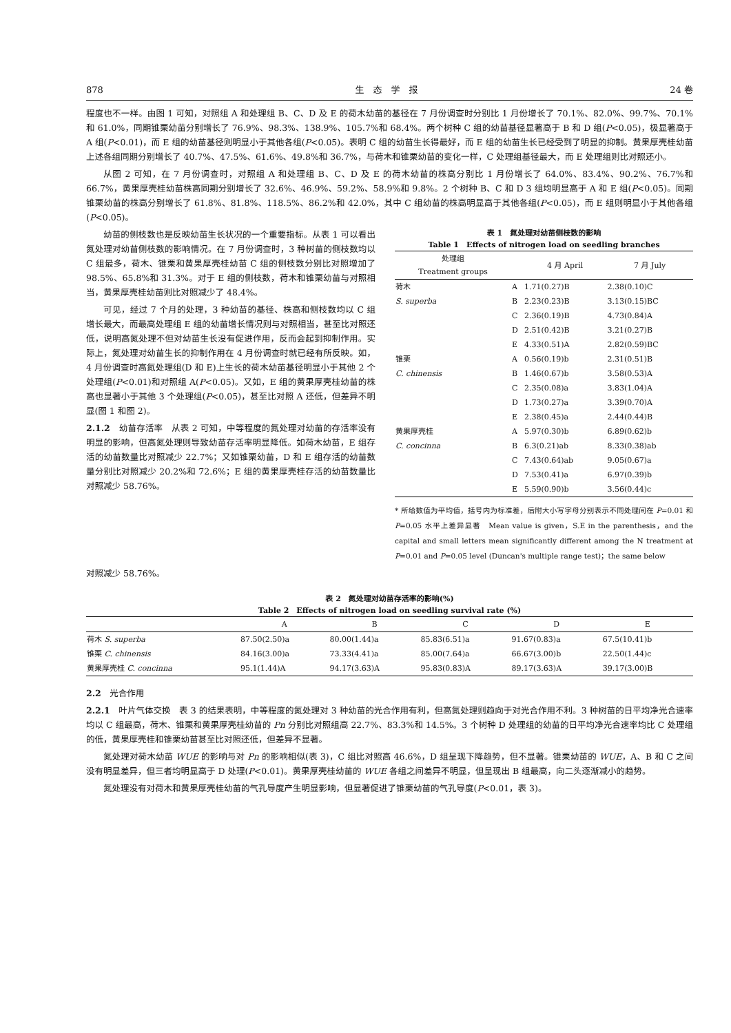878 生　态　学　报 24 卷
程度也不一样。由图 1 可知，对照组 A 和处理组 B、C、D 及 E 的荷木幼苗的基径在 7 月份调查时分别比 1 月份增长了 70.1%、82.0%、99.7%、70.1%和 61.0%，同期锥栗幼苗分别增长了 76.9%、98.3%、138.9%、105.7%和 68.4%。两个树种 C 组的幼苗基径显著高于 B 和 D 组(P<0.05)，极显著高于 A 组(P<0.01)，而 E 组的幼苗基径则明显小于其他各组(P<0.05)。表明 C 组的幼苗生长得最好，而 E 组的幼苗生长已经受到了明显的抑制。黄果厚壳桂幼苗上述各组同期分别增长了 40.7%、47.5%、61.6%、49.8%和 36.7%，与荷木和锥栗幼苗的变化一样，C 处理组基径最大，而 E 处理组则比对照还小。
从图 2 可知，在 7 月份调查时，对照组 A 和处理组 B、C、D 及 E 的荷木幼苗的株高分别比 1 月份增长了 64.0%、83.4%、90.2%、76.7%和 66.7%，黄果厚壳桂幼苗株高同期分别增长了 32.6%、46.9%、59.2%、58.9%和 9.8%。2 个树种 B、C 和 D 3 组均明显高于 A 和 E 组(P<0.05)。同期锥栗幼苗的株高分别增长了 61.8%、81.8%、118.5%、86.2%和 42.0%，其中 C 组幼苗的株高明显高于其他各组(P<0.05)，而 E 组则明显小于其他各组(P<0.05)。
幼苗的侧枝数也是反映幼苗生长状况的一个重要指标。从表 1 可以看出氮处理对幼苗侧枝数的影响情况。在 7 月份调查时，3 种树苗的侧枝数均以 C 组最多，荷木、锥栗和黄果厚壳桂幼苗 C 组的侧枝数分别比对照增加了 98.5%、65.8%和 31.3%。对于 E 组的侧枝数，荷木和锥栗幼苗与对照相当，黄果厚壳桂幼苗则比对照减少了 48.4%。
可见，经过 7 个月的处理，3 种幼苗的基径、株高和侧枝数均以 C 组增长最大，而最高处理组 E 组的幼苗增长情况则与对照相当，甚至比对照还低，说明高氮处理不但对幼苗生长没有促进作用，反而会起到抑制作用。实际上，氮处理对幼苗生长的抑制作用在 4 月份调查时就已经有所反映。如，4 月份调查时高氮处理组(D 和 E)上生长的荷木幼苗基径明显小于其他 2 个处理组(P<0.01)和对照组 A(P<0.05)。又如，E 组的黄果厚壳桂幼苗的株高也显著小于其他 3 个处理组(P<0.05)，甚至比对照 A 还低，但差异不明显(图 1 和图 2)。
2.1.2　幼苗存活率　从表 2 可知，中等程度的氮处理对幼苗的存活率没有明显的影响，但高氮处理则导致幼苗存活率明显降低。如荷木幼苗，E 组存活的幼苗数量比对照减少 22.7%；又如锥栗幼苗，D 和 E 组存活的幼苗数量分别比对照减少 20.2%和 72.6%；E 组的黄果厚壳桂存活的幼苗数量比对照减少 58.76%。
表 1　氮处理对幼苗侧枝数的影响
Table 1　Effects of nitrogen load on seedling branches
| 处理组 Treatment groups | | 4 月 April | 7 月 July |
| --- | --- | --- | --- |
| 荷木 | A | 1.71(0.27)B | 2.38(0.10)C |
| S. superba | B | 2.23(0.23)B | 3.13(0.15)BC |
| | C | 2.36(0.19)B | 4.73(0.84)A |
| | D | 2.51(0.42)B | 3.21(0.27)B |
| | E | 4.33(0.51)A | 2.82(0.59)BC |
| 锥栗 | A | 0.56(0.19)b | 2.31(0.51)B |
| C. chinensis | B | 1.46(0.67)b | 3.58(0.53)A |
| | C | 2.35(0.08)a | 3.83(1.04)A |
| | D | 1.73(0.27)a | 3.39(0.70)A |
| | E | 2.38(0.45)a | 2.44(0.44)B |
| 黄果厚壳桂 | A | 5.97(0.30)b | 6.89(0.62)b |
| C. concinna | B | 6.3(0.21)ab | 8.33(0.38)ab |
| | C | 7.43(0.64)ab | 9.05(0.67)a |
| | D | 7.53(0.41)a | 6.97(0.39)b |
| | E | 5.59(0.90)b | 3.56(0.44)c |
* 所给数值为平均值，括号内为标准差，后附大小写字母分别表示不同处理间在 P=0.01 和 P=0.05 水平上差异显著　Mean value is given，S.E in the parenthesis，and the capital and small letters mean significantly different among the N treatment at P=0.01 and P=0.05 level (Duncan's multiple range test)；the same below
对照减少 58.76%。
表 2　氮处理对幼苗存活率的影响(%)
Table 2　Effects of nitrogen load on seedling survival rate (%)
| | A | B | C | D | E |
| --- | --- | --- | --- | --- | --- |
| 荷木 S. superba | 87.50(2.50)a | 80.00(1.44)a | 85.83(6.51)a | 91.67(0.83)a | 67.5(10.41)b |
| 锥栗 C. chinensis | 84.16(3.00)a | 73.33(4.41)a | 85.00(7.64)a | 66.67(3.00)b | 22.50(1.44)c |
| 黄果厚壳桂 C. concinna | 95.1(1.44)A | 94.17(3.63)A | 95.83(0.83)A | 89.17(3.63)A | 39.17(3.00)B |
2.2　光合作用
2.2.1　叶片气体交换　表 3 的结果表明，中等程度的氮处理对 3 种幼苗的光合作用有利，但高氮处理则趋向于对光合作用不利。3 种树苗的日平均净光合速率均以 C 组最高，荷木、锥栗和黄果厚壳桂幼苗的 Pn 分别比对照组高 22.7%、83.3%和 14.5%。3 个树种 D 处理组的幼苗的日平均净光合速率均比 C 处理组的低，黄果厚壳桂和锥栗幼苗甚至比对照还低，但差异不显著。
氮处理对荷木幼苗 WUE 的影响与对 Pn 的影响相似(表 3)，C 组比对照高 46.6%，D 组呈现下降趋势，但不显著。锥栗幼苗的 WUE，A、B 和 C 之间没有明显差异，但三者均明显高于 D 处理(P<0.01)。黄果厚壳桂幼苗的 WUE 各组之间差异不明显，但呈现出 B 组最高，向二头逐渐减小的趋势。
氮处理没有对荷木和黄果厚壳桂幼苗的气孔导度产生明显影响，但显著促进了锥栗幼苗的气孔导度(P<0.01，表 3)。